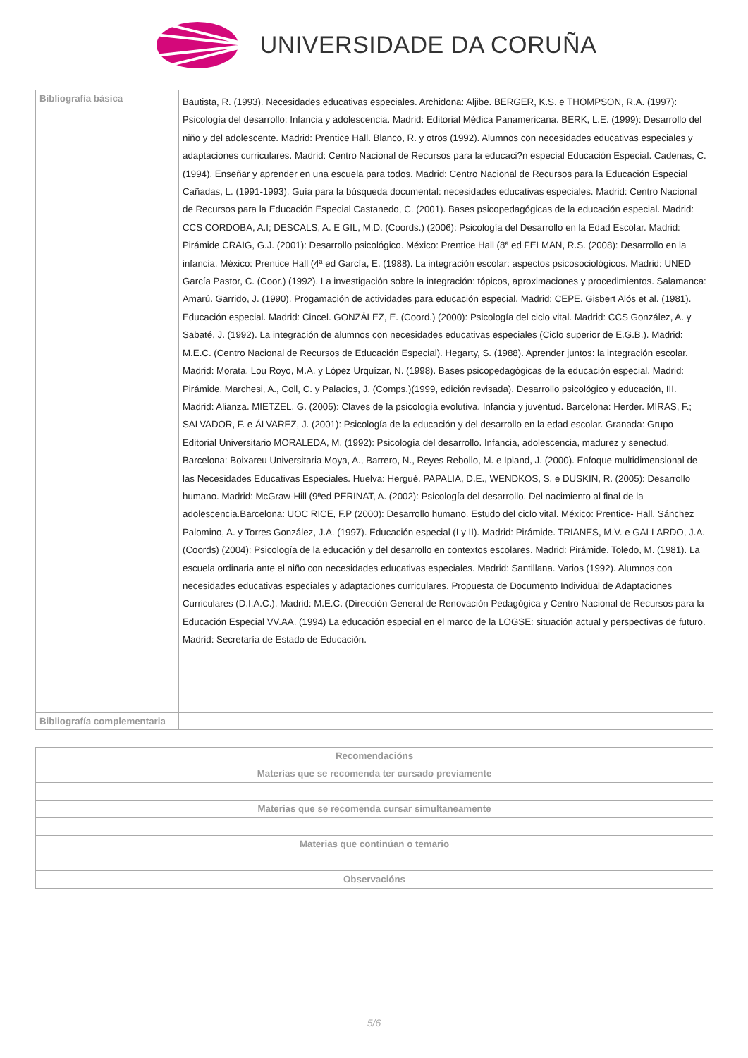UNIVERSIDADE DA CORUÑA
| Bibliografía básica | Bautista, R. (1993). Necesidades educativas especiales. Archidona: Aljibe. BERGER, K.S. e THOMPSON, R.A. (1997): Psicología del desarrollo: Infancia y adolescencia. Madrid: Editorial Médica Panamericana. BERK, L.E. (1999): Desarrollo del niño y del adolescente. Madrid: Prentice Hall. Blanco, R. y otros (1992). Alumnos con necesidades educativas especiales y adaptaciones curriculares. Madrid: Centro Nacional de Recursos para la educaci?n especial Educación Especial. Cadenas, C. (1994). Enseñar y aprender en una escuela para todos. Madrid: Centro Nacional de Recursos para la Educación Especial Cañadas, L. (1991-1993). Guía para la búsqueda documental: necesidades educativas especiales. Madrid: Centro Nacional de Recursos para la Educación Especial Castanedo, C. (2001). Bases psicopedagógicas de la educación especial. Madrid: CCS CORDOBA, A.I; DESCALS, A. E GIL, M.D. (Coords.) (2006): Psicología del Desarrollo en la Edad Escolar. Madrid: Pirámide CRAIG, G.J. (2001): Desarrollo psicológico. México: Prentice Hall (8ª ed FELMAN, R.S. (2008): Desarrollo en la infancia. México: Prentice Hall (4ª ed García, E. (1988). La integración escolar: aspectos psicosociológicos. Madrid: UNED García Pastor, C. (Coor.) (1992). La investigación sobre la integración: tópicos, aproximaciones y procedimientos. Salamanca: Amarú. Garrido, J. (1990). Progamación de actividades para educación especial. Madrid: CEPE. Gisbert Alós et al. (1981). Educación especial. Madrid: Cincel. GONZÁLEZ, E. (Coord.) (2000): Psicología del ciclo vital. Madrid: CCS González, A. y Sabaté, J. (1992). La integración de alumnos con necesidades educativas especiales (Ciclo superior de E.G.B.). Madrid: M.E.C. (Centro Nacional de Recursos de Educación Especial). Hegarty, S. (1988). Aprender juntos: la integración escolar. Madrid: Morata. Lou Royo, M.A. y López Urquízar, N. (1998). Bases psicopedagógicas de la educación especial. Madrid: Pirámide. Marchesi, A., Coll, C. y Palacios, J. (Comps.)(1999, edición revisada). Desarrollo psicológico y educación, III. Madrid: Alianza. MIETZEL, G. (2005): Claves de la psicología evolutiva. Infancia y juventud. Barcelona: Herder. MIRAS, F.; SALVADOR, F. e ÁLVAREZ, J. (2001): Psicología de la educación y del desarrollo en la edad escolar. Granada: Grupo Editorial Universitario MORALEDA, M. (1992): Psicología del desarrollo. Infancia, adolescencia, madurez y senectud. Barcelona: Boixareu Universitaria Moya, A., Barrero, N., Reyes Rebollo, M. e Ipland, J. (2000). Enfoque multidimensional de las Necesidades Educativas Especiales. Huelva: Hergué. PAPALIA, D.E., WENDKOS, S. e DUSKIN, R. (2005): Desarrollo humano. Madrid: McGraw-Hill (9ªed PERINAT, A. (2002): Psicología del desarrollo. Del nacimiento al final de la adolescencia.Barcelona: UOC RICE, F.P (2000): Desarrollo humano. Estudo del ciclo vital. México: Prentice- Hall. Sánchez Palomino, A. y Torres González, J.A. (1997). Educación especial (I y II). Madrid: Pirámide. TRIANES, M.V. e GALLARDO, J.A. (Coords) (2004): Psicología de la educación y del desarrollo en contextos escolares. Madrid: Pirámide. Toledo, M. (1981). La escuela ordinaria ante el niño con necesidades educativas especiales. Madrid: Santillana. Varios (1992). Alumnos con necesidades educativas especiales y adaptaciones curriculares. Propuesta de Documento Individual de Adaptaciones Curriculares (D.I.A.C.). Madrid: M.E.C. (Dirección General de Renovación Pedagógica y Centro Nacional de Recursos para la Educación Especial VV.AA. (1994) La educación especial en el marco de la LOGSE: situación actual y perspectivas de futuro. Madrid: Secretaría de Estado de Educación. |
| Bibliografía complementaria | |
| Recomendacións |
| Materias que se recomenda ter cursado previamente |
| Materias que se recomenda cursar simultaneamente |
| Materias que continúan o temario |
| Observacións |
5/6